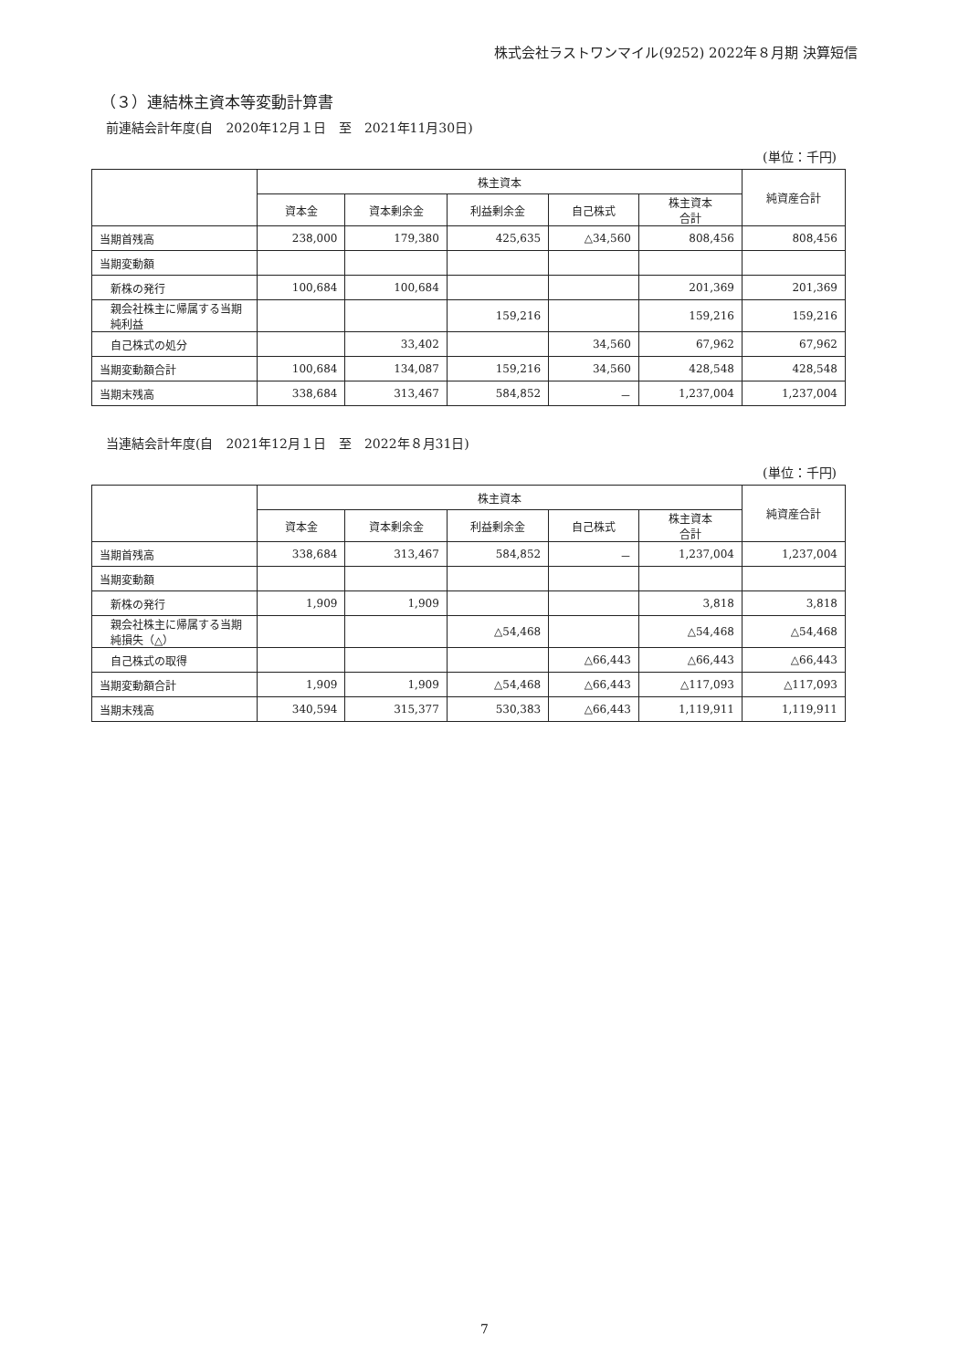株式会社ラストワンマイル(9252) 2022年８月期 決算短信
（３）連結株主資本等変動計算書
前連結会計年度(自　2020年12月１日　至　2021年11月30日)
(単位：千円)
| | 株主資本 | | | | | 純資産合計 |
| --- | --- | --- | --- | --- | --- | --- |
| | 資本金 | 資本剰余金 | 利益剰余金 | 自己株式 | 株主資本 合計 | |
| 当期首残高 | 238,000 | 179,380 | 425,635 | △34,560 | 808,456 | 808,456 |
| 当期変動額 | | | | | | |
| 新株の発行 | 100,684 | 100,684 | | | 201,369 | 201,369 |
| 親会社株主に帰属する当期純利益 | | | 159,216 | | 159,216 | 159,216 |
| 自己株式の処分 | | 33,402 | | 34,560 | 67,962 | 67,962 |
| 当期変動額合計 | 100,684 | 134,087 | 159,216 | 34,560 | 428,548 | 428,548 |
| 当期末残高 | 338,684 | 313,467 | 584,852 | － | 1,237,004 | 1,237,004 |
当連結会計年度(自　2021年12月１日　至　2022年８月31日)
(単位：千円)
| | 株主資本 | | | | | 純資産合計 |
| --- | --- | --- | --- | --- | --- | --- |
| | 資本金 | 資本剰余金 | 利益剰余金 | 自己株式 | 株主資本 合計 | |
| 当期首残高 | 338,684 | 313,467 | 584,852 | － | 1,237,004 | 1,237,004 |
| 当期変動額 | | | | | | |
| 新株の発行 | 1,909 | 1,909 | | | 3,818 | 3,818 |
| 親会社株主に帰属する当期純損失（△） | | | △54,468 | | △54,468 | △54,468 |
| 自己株式の取得 | | | | △66,443 | △66,443 | △66,443 |
| 当期変動額合計 | 1,909 | 1,909 | △54,468 | △66,443 | △117,093 | △117,093 |
| 当期末残高 | 340,594 | 315,377 | 530,383 | △66,443 | 1,119,911 | 1,119,911 |
7